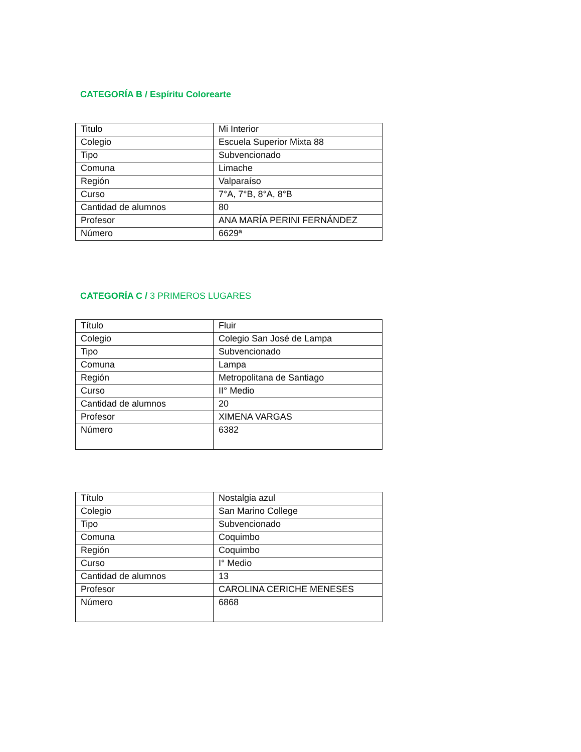CATEGORÍA B / Espíritu Colorearte
| Titulo | Mi Interior |
| Colegio | Escuela Superior Mixta 88 |
| Tipo | Subvencionado |
| Comuna | Limache |
| Región | Valparaíso |
| Curso | 7°A, 7°B, 8°A, 8°B |
| Cantidad de alumnos | 80 |
| Profesor | ANA MARÍA PERINI FERNÁNDEZ |
| Número | 6629ª |
CATEGORÍA C / 3 PRIMEROS LUGARES
| Título | Fluir |
| Colegio | Colegio San José de Lampa |
| Tipo | Subvencionado |
| Comuna | Lampa |
| Región | Metropolitana de Santiago |
| Curso | II° Medio |
| Cantidad de alumnos | 20 |
| Profesor | XIMENA VARGAS |
| Número | 6382 |
| Título | Nostalgia azul |
| Colegio | San Marino College |
| Tipo | Subvencionado |
| Comuna | Coquimbo |
| Región | Coquimbo |
| Curso | I° Medio |
| Cantidad de alumnos | 13 |
| Profesor | CAROLINA CERICHE MENESES |
| Número | 6868 |